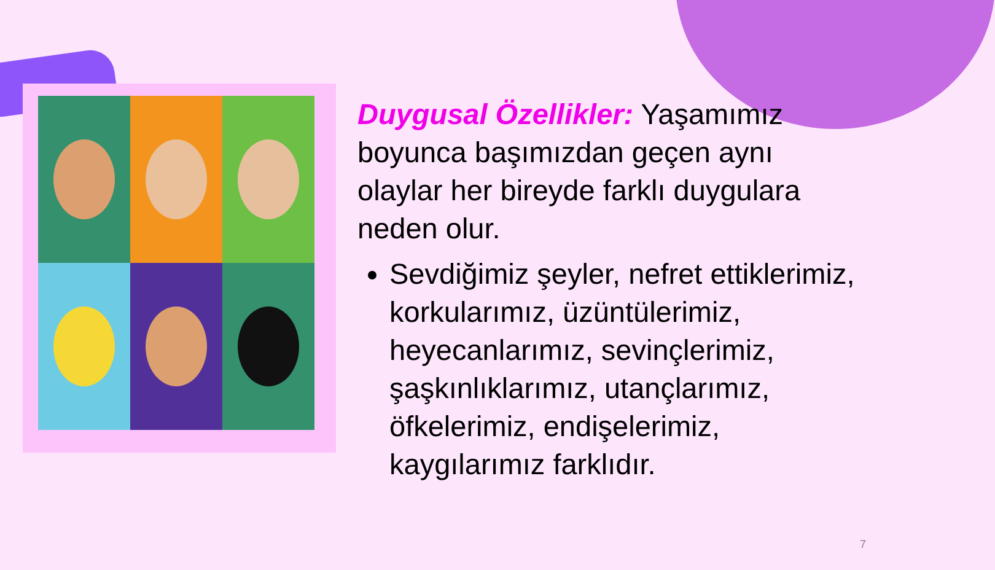Duygusal Özellikler: Yaşamımız boyunca başımızdan geçen aynı olaylar her bireyde farklı duygulara neden olur.
Sevdiğimiz şeyler, nefret ettiklerimiz, korkularımız, üzüntülerimiz, heyecanlarımız, sevinçlerimiz, şaşkınlıklarımız, utançlarımız, öfkelerimiz, endişelerimiz, kaygılarımız farklıdır.
7